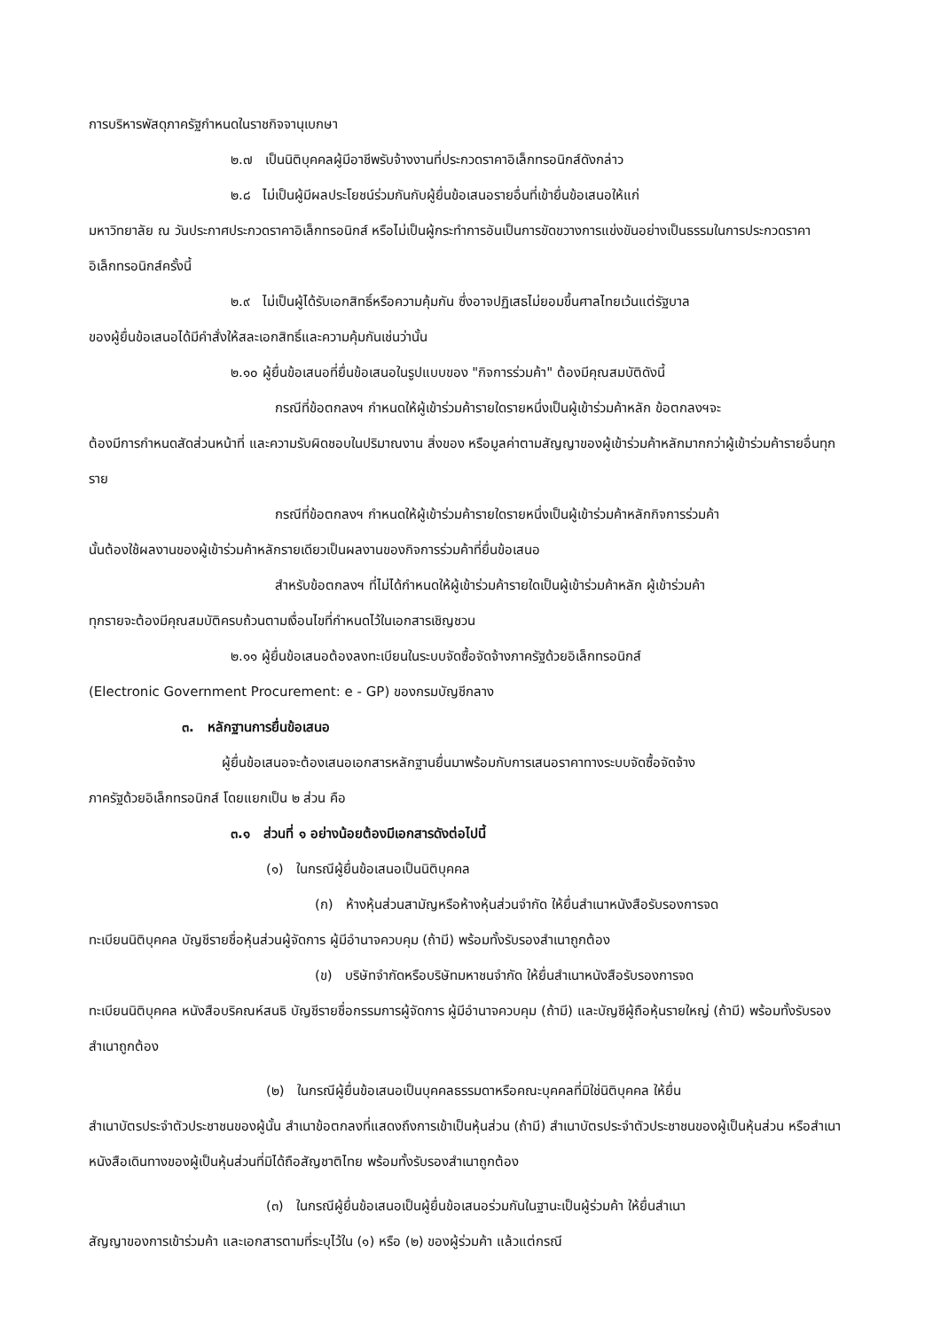การบริหารพัสดุภาครัฐกำหนดในราชกิจจานุเบกษา
๒.๗ เป็นนิติบุคคลผู้มีอาชีพรับจ้างงานที่ประกวดราคาอิเล็กทรอนิกส์ดังกล่าว
๒.๘ ไม่เป็นผู้มีผลประโยชน์ร่วมกันกับผู้ยื่นข้อเสนอรายอื่นที่เข้ายื่นข้อเสนอให้แก่
มหาวิทยาลัย ณ วันประกาศประกวดราคาอิเล็กทรอนิกส์ หรือไม่เป็นผู้กระทำการอันเป็นการขัดขวางการแข่งขันอย่างเป็นธรรมในการประกวดราคาอิเล็กทรอนิกส์ครั้งนี้
๒.๙ ไม่เป็นผู้ได้รับเอกสิทธิ์หรือความคุ้มกัน ซึ่งอาจปฏิเสธไม่ยอมขึ้นศาลไทยเว้นแต่รัฐบาล
ของผู้ยื่นข้อเสนอได้มีคำสั่งให้สละเอกสิทธิ์และความคุ้มกันเช่นว่านั้น
๒.๑๐ ผู้ยื่นข้อเสนอที่ยื่นข้อเสนอในรูปแบบของ "กิจการร่วมค้า" ต้องมีคุณสมบัติดังนี้
กรณีที่ข้อตกลงฯ กำหนดให้ผู้เข้าร่วมค้ารายใดรายหนึ่งเป็นผู้เข้าร่วมค้าหลัก ข้อตกลงฯจะ
ต้องมีการกำหนดสัดส่วนหน้าที่ และความรับผิดชอบในปริมาณงาน สิ่งของ หรือมูลค่าตามสัญญาของผู้เข้าร่วมค้าหลักมากกว่าผู้เข้าร่วมค้ารายอื่นทุกราย
กรณีที่ข้อตกลงฯ กำหนดให้ผู้เข้าร่วมค้ารายใดรายหนึ่งเป็นผู้เข้าร่วมค้าหลักกิจการร่วมค้า
นั้นต้องใช้ผลงานของผู้เข้าร่วมค้าหลักรายเดียวเป็นผลงานของกิจการร่วมค้าที่ยื่นข้อเสนอ
สำหรับข้อตกลงฯ ที่ไม่ได้กำหนดให้ผู้เข้าร่วมค้ารายใดเป็นผู้เข้าร่วมค้าหลัก ผู้เข้าร่วมค้า
ทุกรายจะต้องมีคุณสมบัติครบถ้วนตามเงื่อนไขที่กำหนดไว้ในเอกสารเชิญชวน
๒.๑๑ ผู้ยื่นข้อเสนอต้องลงทะเบียนในระบบจัดซื้อจัดจ้างภาครัฐด้วยอิเล็กทรอนิกส์
(Electronic Government Procurement: e - GP) ของกรมบัญชีกลาง
๓. หลักฐานการยื่นข้อเสนอ
ผู้ยื่นข้อเสนอจะต้องเสนอเอกสารหลักฐานยื่นมาพร้อมกับการเสนอราคาทางระบบจัดซื้อจัดจ้าง
ภาครัฐด้วยอิเล็กทรอนิกส์ โดยแยกเป็น ๒ ส่วน คือ
๓.๑ ส่วนที่ ๑ อย่างน้อยต้องมีเอกสารดังต่อไปนี้
(๑) ในกรณีผู้ยื่นข้อเสนอเป็นนิติบุคคล
(ก) ห้างหุ้นส่วนสามัญหรือห้างหุ้นส่วนจำกัด ให้ยื่นสำเนาหนังสือรับรองการจด
ทะเบียนนิติบุคคล บัญชีรายชื่อหุ้นส่วนผู้จัดการ ผู้มีอำนาจควบคุม (ถ้ามี) พร้อมทั้งรับรองสำเนาถูกต้อง
(ข) บริษัทจำกัดหรือบริษัทมหาชนจำกัด ให้ยื่นสำเนาหนังสือรับรองการจด
ทะเบียนนิติบุคคล หนังสือบริคณห์สนธิ บัญชีรายชื่อกรรมการผู้จัดการ ผู้มีอำนาจควบคุม (ถ้ามี) และบัญชีผู้ถือหุ้นรายใหญ่ (ถ้ามี) พร้อมทั้งรับรองสำเนาถูกต้อง
(๒) ในกรณีผู้ยื่นข้อเสนอเป็นบุคคลธรรมดาหรือคณะบุคคลที่มิใช่นิติบุคคล ให้ยื่น
สำเนาบัตรประจำตัวประชาชนของผู้นั้น สำเนาข้อตกลงที่แสดงถึงการเข้าเป็นหุ้นส่วน (ถ้ามี) สำเนาบัตรประจำตัวประชาชนของผู้เป็นหุ้นส่วน หรือสำเนาหนังสือเดินทางของผู้เป็นหุ้นส่วนที่มิได้ถือสัญชาติไทย พร้อมทั้งรับรองสำเนาถูกต้อง
(๓) ในกรณีผู้ยื่นข้อเสนอเป็นผู้ยื่นข้อเสนอร่วมกันในฐานะเป็นผู้ร่วมค้า ให้ยื่นสำเนา
สัญญาของการเข้าร่วมค้า และเอกสารตามที่ระบุไว้ใน (๑) หรือ (๒) ของผู้ร่วมค้า แล้วแต่กรณี